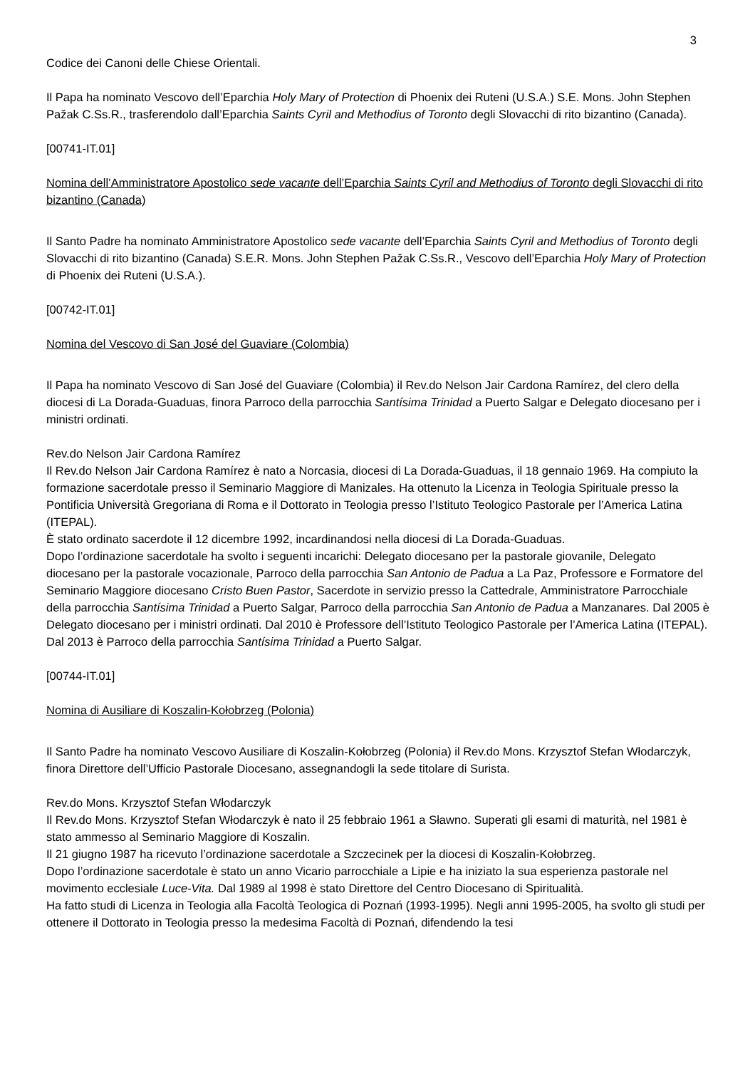3
Codice dei Canoni delle Chiese Orientali.
Il Papa ha nominato Vescovo dell’Eparchia Holy Mary of Protection di Phoenix dei Ruteni (U.S.A.) S.E. Mons. John Stephen Pažak C.Ss.R., trasferendolo dall’Eparchia Saints Cyril and Methodius of Toronto degli Slovacchi di rito bizantino (Canada).
[00741-IT.01]
Nomina dell’Amministratore Apostolico sede vacante dell’Eparchia Saints Cyril and Methodius of Toronto degli Slovacchi di rito bizantino (Canada)
Il Santo Padre ha nominato Amministratore Apostolico sede vacante dell’Eparchia Saints Cyril and Methodius of Toronto degli Slovacchi di rito bizantino (Canada) S.E.R. Mons. John Stephen Pažak C.Ss.R., Vescovo dell’Eparchia Holy Mary of Protection di Phoenix dei Ruteni (U.S.A.).
[00742-IT.01]
Nomina del Vescovo di San José del Guaviare (Colombia)
Il Papa ha nominato Vescovo di San José del Guaviare (Colombia) il Rev.do Nelson Jair Cardona Ramírez, del clero della diocesi di La Dorada-Guaduas, finora Parroco della parrocchia Santísima Trinidad a Puerto Salgar e Delegato diocesano per i ministri ordinati.
Rev.do Nelson Jair Cardona Ramírez
Il Rev.do Nelson Jair Cardona Ramírez è nato a Norcasia, diocesi di La Dorada-Guaduas, il 18 gennaio 1969. Ha compiuto la formazione sacerdotale presso il Seminario Maggiore di Manizales. Ha ottenuto la Licenza in Teologia Spirituale presso la Pontificia Università Gregoriana di Roma e il Dottorato in Teologia presso l’Istituto Teologico Pastorale per l’America Latina (ITEPAL).
È stato ordinato sacerdote il 12 dicembre 1992, incardinandosi nella diocesi di La Dorada-Guaduas.
Dopo l’ordinazione sacerdotale ha svolto i seguenti incarichi: Delegato diocesano per la pastorale giovanile, Delegato diocesano per la pastorale vocazionale, Parroco della parrocchia San Antonio de Padua a La Paz, Professore e Formatore del Seminario Maggiore diocesano Cristo Buen Pastor, Sacerdote in servizio presso la Cattedrale, Amministratore Parrocchiale della parrocchia Santísima Trinidad a Puerto Salgar, Parroco della parrocchia San Antonio de Padua a Manzanares. Dal 2005 è Delegato diocesano per i ministri ordinati. Dal 2010 è Professore dell’Istituto Teologico Pastorale per l’America Latina (ITEPAL). Dal 2013 è Parroco della parrocchia Santísima Trinidad a Puerto Salgar.
[00744-IT.01]
Nomina di Ausiliare di Koszalin-Kołobrzeg (Polonia)
Il Santo Padre ha nominato Vescovo Ausiliare di Koszalin-Kołobrzeg (Polonia) il Rev.do Mons. Krzysztof Stefan Włodarczyk, finora Direttore dell’Ufficio Pastorale Diocesano, assegnandogli la sede titolare di Surista.
Rev.do Mons. Krzysztof Stefan Włodarczyk
Il Rev.do Mons. Krzysztof Stefan Włodarczyk è nato il 25 febbraio 1961 a Sławno. Superati gli esami di maturità, nel 1981 è stato ammesso al Seminario Maggiore di Koszalin.
Il 21 giugno 1987 ha ricevuto l’ordinazione sacerdotale a Szczecinek per la diocesi di Koszalin-Kołobrzeg.
Dopo l’ordinazione sacerdotale è stato un anno Vicario parrocchiale a Lipie e ha iniziato la sua esperienza pastorale nel movimento ecclesiale Luce-Vita. Dal 1989 al 1998 è stato Direttore del Centro Diocesano di Spiritualità.
Ha fatto studi di Licenza in Teologia alla Facoltà Teologica di Poznań (1993-1995). Negli anni 1995-2005, ha svolto gli studi per ottenere il Dottorato in Teologia presso la medesima Facoltà di Poznań, difendendo la tesi